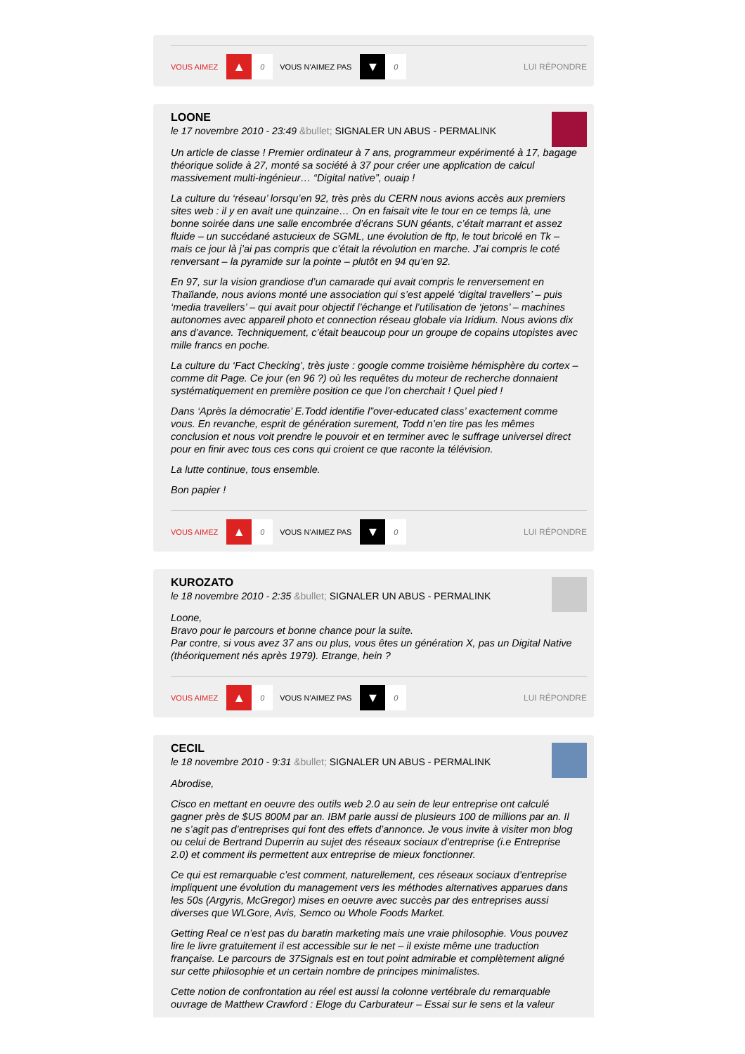VOUS AIMEZ ▲ 0 VOUS N'AIMEZ PAS ▼ 0 LUI RÉPONDRE
LOONE
le 17 novembre 2010 - 23:49 &bullet; SIGNALER UN ABUS - PERMALINK
Un article de classe ! Premier ordinateur à 7 ans, programmeur expérimenté à 17, bagage théorique solide à 27, monté sa société à 37 pour créer une application de calcul massivement multi-ingénieur… “Digital native”, ouaip !
La culture du ‘réseau’ lorsqu’en 92, très près du CERN nous avions accès aux premiers sites web : il y en avait une quinzaine… On en faisait vite le tour en ce temps là, une bonne soirée dans une salle encombrée d’écrans SUN géants, c’était marrant et assez fluide – un succédané astucieux de SGML, une évolution de ftp, le tout bricolé en Tk – mais ce jour là j’ai pas compris que c’était la révolution en marche. J’ai compris le coté renversant – la pyramide sur la pointe – plutôt en 94 qu’en 92.
En 97, sur la vision grandiose d’un camarade qui avait compris le renversement en Thaïlande, nous avions monté une association qui s’est appelé ‘digital travellers’ – puis ‘media travellers’ – qui avait pour objectif l’échange et l’utilisation de ‘jetons’ – machines autonomes avec appareil photo et connection réseau globale via Iridium. Nous avions dix ans d’avance. Techniquement, c’était beaucoup pour un groupe de copains utopistes avec mille francs en poche.
La culture du ‘Fact Checking’, très juste : google comme troisième hémisphère du cortex – comme dit Page. Ce jour (en 96 ?) où les requêtes du moteur de recherche donnaient systématiquement en première position ce que l’on cherchait ! Quel pied !
Dans ‘Après la démocratie’ E.Todd identifie l”over-educated class’ exactement comme vous. En revanche, esprit de génération surement, Todd n’en tire pas les mêmes conclusion et nous voit prendre le pouvoir et en terminer avec le suffrage universel direct pour en finir avec tous ces cons qui croient ce que raconte la télévision.
La lutte continue, tous ensemble.
Bon papier !
VOUS AIMEZ ▲ 0 VOUS N'AIMEZ PAS ▼ 0 LUI RÉPONDRE
KUROZATO
le 18 novembre 2010 - 2:35 &bullet; SIGNALER UN ABUS - PERMALINK
Loone,
Bravo pour le parcours et bonne chance pour la suite.
Par contre, si vous avez 37 ans ou plus, vous êtes un génération X, pas un Digital Native (théoriquement nés après 1979). Etrange, hein ?
VOUS AIMEZ ▲ 0 VOUS N'AIMEZ PAS ▼ 0 LUI RÉPONDRE
CECIL
le 18 novembre 2010 - 9:31 &bullet; SIGNALER UN ABUS - PERMALINK
Abrodise,
Cisco en mettant en oeuvre des outils web 2.0 au sein de leur entreprise ont calculé gagner près de $US 800M par an. IBM parle aussi de plusieurs 100 de millions par an. Il ne s’agit pas d’entreprises qui font des effets d’annonce. Je vous invite à visiter mon blog ou celui de Bertrand Duperrin au sujet des réseaux sociaux d’entreprise (i.e Entreprise 2.0) et comment ils permettent aux entreprise de mieux fonctionner.
Ce qui est remarquable c’est comment, naturellement, ces réseaux sociaux d’entreprise impliquent une évolution du management vers les méthodes alternatives apparues dans les 50s (Argyris, McGregor) mises en oeuvre avec succès par des entreprises aussi diverses que WLGore, Avis, Semco ou Whole Foods Market.
Getting Real ce n’est pas du baratin marketing mais une vraie philosophie. Vous pouvez lire le livre gratuitement il est accessible sur le net – il existe même une traduction française. Le parcours de 37Signals est en tout point admirable et complètement aligné sur cette philosophie et un certain nombre de principes minimalistes.
Cette notion de confrontation au réel est aussi la colonne vertébrale du remarquable ouvrage de Matthew Crawford : Eloge du Carburateur – Essai sur le sens et la valeur